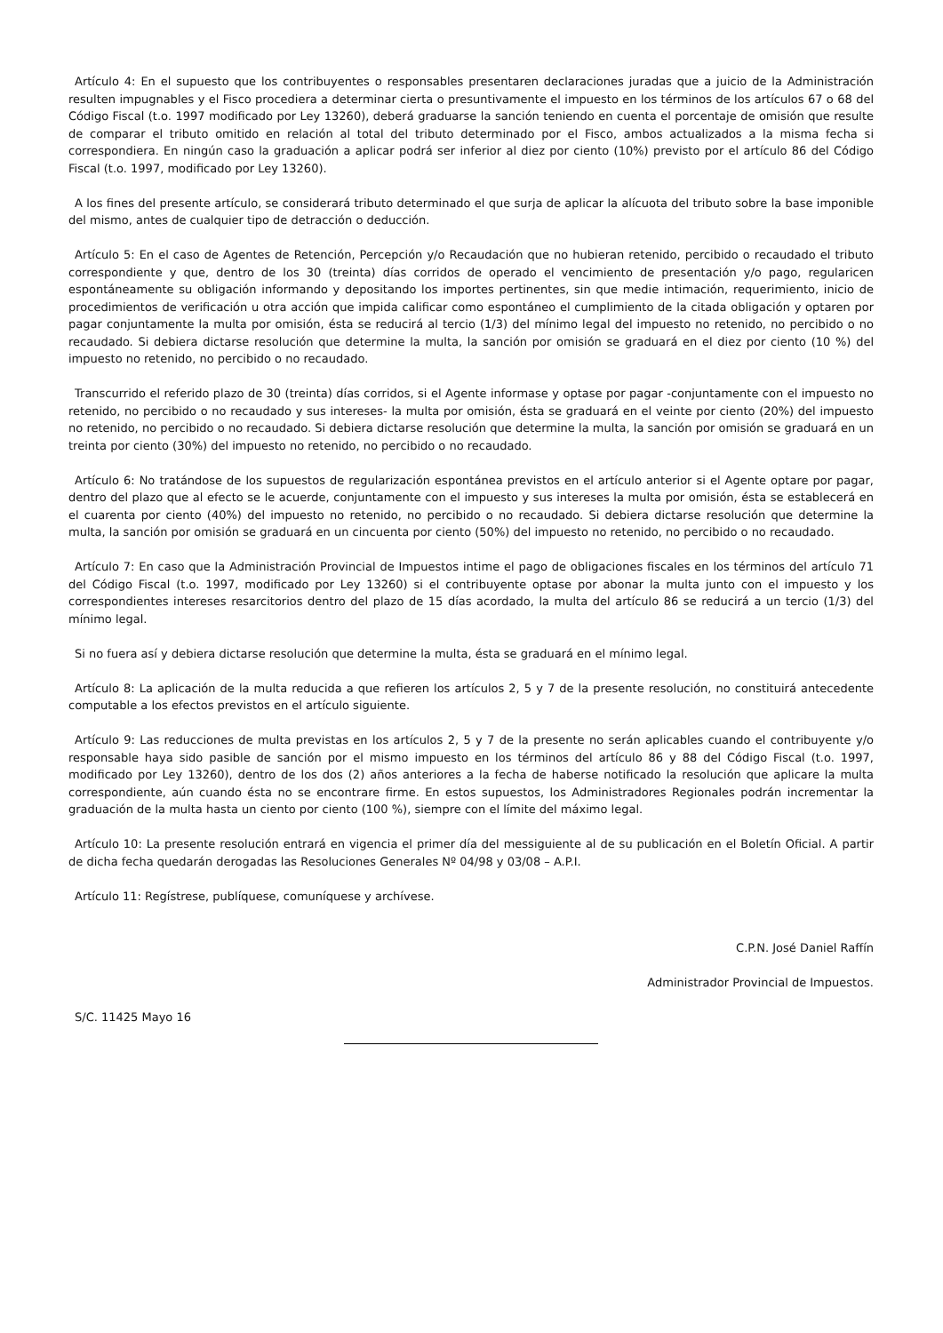Artículo 4: En el supuesto que los contribuyentes o responsables presentaren declaraciones juradas que a juicio de la Administración resulten impugnables y el Fisco procediera a determinar cierta o presuntivamente el impuesto en los términos de los artículos 67 o 68 del Código Fiscal (t.o. 1997 modificado por Ley 13260), deberá graduarse la sanción teniendo en cuenta el porcentaje de omisión que resulte de comparar el tributo omitido en relación al total del tributo determinado por el Fisco, ambos actualizados a la misma fecha si correspondiera. En ningún caso la graduación a aplicar podrá ser inferior al diez por ciento (10%) previsto por el artículo 86 del Código Fiscal (t.o. 1997, modificado por Ley 13260).
A los fines del presente artículo, se considerará tributo determinado el que surja de aplicar la alícuota del tributo sobre la base imponible del mismo, antes de cualquier tipo de detracción o deducción.
Artículo 5: En el caso de Agentes de Retención, Percepción y/o Recaudación que no hubieran retenido, percibido o recaudado el tributo correspondiente y que, dentro de los 30 (treinta) días corridos de operado el vencimiento de presentación y/o pago, regularicen espontáneamente su obligación informando y depositando los importes pertinentes, sin que medie intimación, requerimiento, inicio de procedimientos de verificación u otra acción que impida calificar como espontáneo el cumplimiento de la citada obligación y optaren por pagar conjuntamente la multa por omisión, ésta se reducirá al tercio (1/3) del mínimo legal del impuesto no retenido, no percibido o no recaudado. Si debiera dictarse resolución que determine la multa, la sanción por omisión se graduará en el diez por ciento (10 %) del impuesto no retenido, no percibido o no recaudado.
Transcurrido el referido plazo de 30 (treinta) días corridos, si el Agente informase y optase por pagar -conjuntamente con el impuesto no retenido, no percibido o no recaudado y sus intereses- la multa por omisión, ésta se graduará en el veinte por ciento (20%) del impuesto no retenido, no percibido o no recaudado. Si debiera dictarse resolución que determine la multa, la sanción por omisión se graduará en un treinta por ciento (30%) del impuesto no retenido, no percibido o no recaudado.
Artículo 6: No tratándose de los supuestos de regularización espontánea previstos en el artículo anterior si el Agente optare por pagar, dentro del plazo que al efecto se le acuerde, conjuntamente con el impuesto y sus intereses la multa por omisión, ésta se establecerá en el cuarenta por ciento (40%) del impuesto no retenido, no percibido o no recaudado. Si debiera dictarse resolución que determine la multa, la sanción por omisión se graduará en un cincuenta por ciento (50%) del impuesto no retenido, no percibido o no recaudado.
Artículo 7: En caso que la Administración Provincial de Impuestos intime el pago de obligaciones fiscales en los términos del artículo 71 del Código Fiscal (t.o. 1997, modificado por Ley 13260) si el contribuyente optase por abonar la multa junto con el impuesto y los correspondientes intereses resarcitorios dentro del plazo de 15 días acordado, la multa del artículo 86 se reducirá a un tercio (1/3) del mínimo legal.
Si no fuera así y debiera dictarse resolución que determine la multa, ésta se graduará en el mínimo legal.
Artículo 8: La aplicación de la multa reducida a que refieren los artículos 2, 5 y 7 de la presente resolución, no constituirá antecedente computable a los efectos previstos en el artículo siguiente.
Artículo 9: Las reducciones de multa previstas en los artículos 2, 5 y 7 de la presente no serán aplicables cuando el contribuyente y/o responsable haya sido pasible de sanción por el mismo impuesto en los términos del artículo 86 y 88 del Código Fiscal (t.o. 1997, modificado por Ley 13260), dentro de los dos (2) años anteriores a la fecha de haberse notificado la resolución que aplicare la multa correspondiente, aún cuando ésta no se encontrare firme. En estos supuestos, los Administradores Regionales podrán incrementar la graduación de la multa hasta un ciento por ciento (100 %), siempre con el límite del máximo legal.
Artículo 10: La presente resolución entrará en vigencia el primer día del messiguiente al de su publicación en el Boletín Oficial. A partir de dicha fecha quedarán derogadas las Resoluciones Generales Nº 04/98 y 03/08 – A.P.I.
Artículo 11: Regístrese, publíquese, comuníquese y archívese.
C.P.N. José Daniel Raffín
Administrador Provincial de Impuestos.
S/C. 11425 Mayo 16